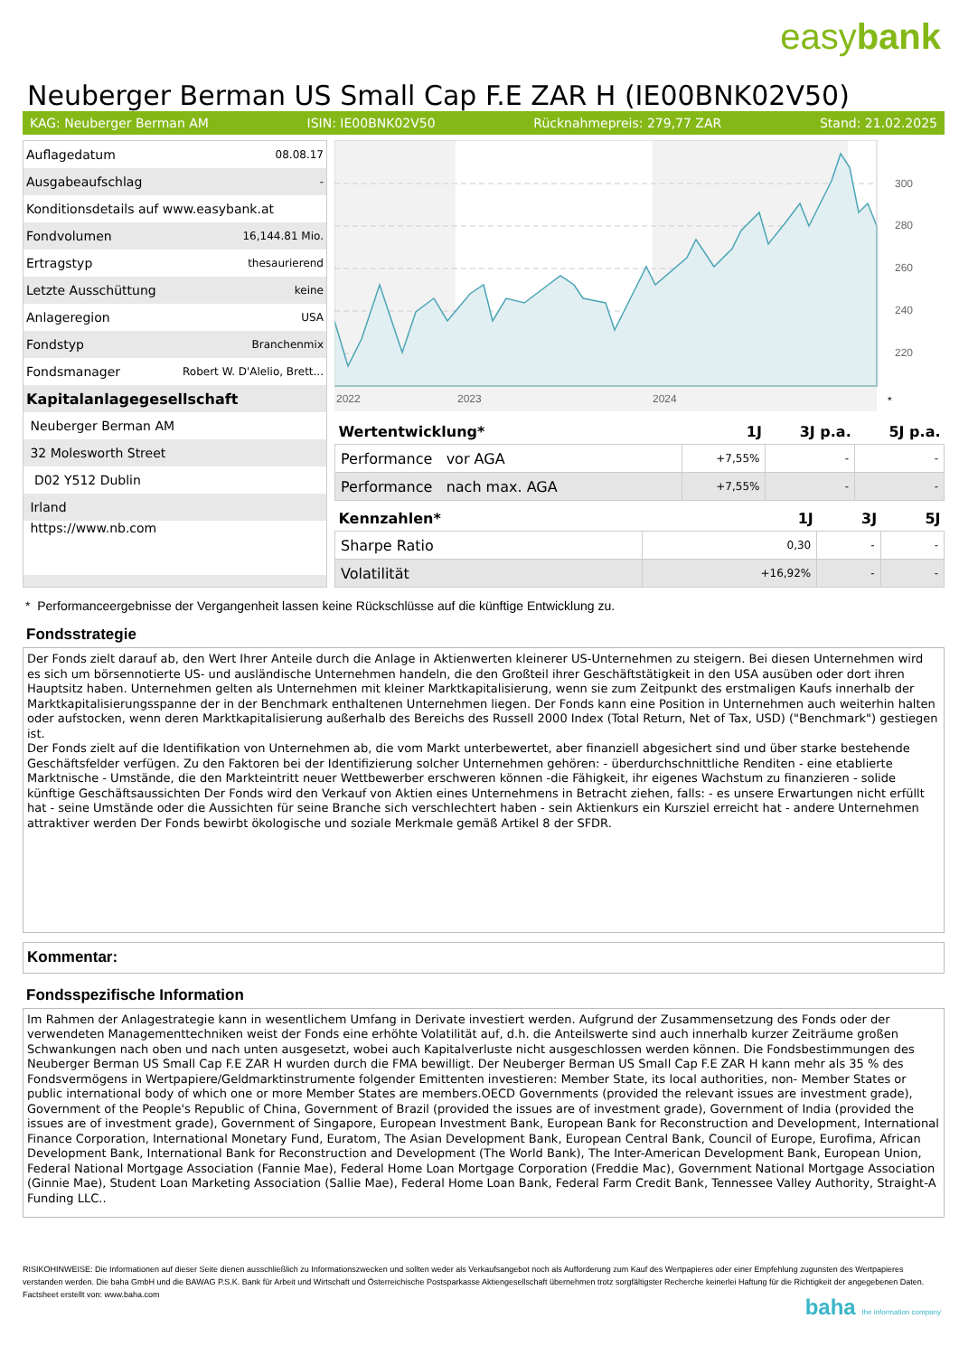easybank
Neuberger Berman US Small Cap F.E ZAR H (IE00BNK02V50)
KAG: Neuberger Berman AM ISIN: IE00BNK02V50 Rücknahmepreis: 279,77 ZAR Stand: 21.02.2025
| Auflagedatum | 08.08.17 |
| Ausgabeaufschlag | - |
| Konditionsdetails auf www.easybank.at | |
| Fondvolumen | 16,144.81 Mio. |
| Ertragstyp | thesaurierend |
| Letzte Ausschüttung | keine |
| Anlageregion | USA |
| Fondstyp | Branchenmix |
| Fondsmanager | Robert W. D'Alelio, Brett... |
| Kapitalanlagegesellschaft | |
| Neuberger Berman AM | |
| 32 Molesworth Street | |
| D02 Y512 Dublin | |
| Irland | |
| https://www.nb.com | |
300
280
260
240
220
2022
2023
2024
*
| Wertentwicklung* | 1J | 3J p.a. | 5J p.a. |
| --- | --- | --- | --- |
| Performance vor AGA | +7,55% | - | - |
| Performance nach max. AGA | +7,55% | - | - |
| Kennzahlen* | 1J | 3J | 5J |
| --- | --- | --- | --- |
| Sharpe Ratio | 0,30 | - | - |
| Volatilität | +16,92% | - | - |
* Performanceergebnisse der Vergangenheit lassen keine Rückschlüsse auf die künftige Entwicklung zu.
Fondsstrategie
Der Fonds zielt darauf ab, den Wert Ihrer Anteile durch die Anlage in Aktienwerten kleinerer US-Unternehmen zu steigern. Bei diesen Unternehmen wird es sich um börsennotierte US- und ausländische Unternehmen handeln, die den Großteil ihrer Geschäftstätigkeit in den USA ausüben oder dort ihren Hauptsitz haben. Unternehmen gelten als Unternehmen mit kleiner Marktkapitalisierung, wenn sie zum Zeitpunkt des erstmaligen Kaufs innerhalb der Marktkapitalisierungsspanne der in der Benchmark enthaltenen Unternehmen liegen. Der Fonds kann eine Position in Unternehmen auch weiterhin halten oder aufstocken, wenn deren Marktkapitalisierung außerhalb des Bereichs des Russell 2000 Index (Total Return, Net of Tax, USD) ("Benchmark") gestiegen ist.
Der Fonds zielt auf die Identifikation von Unternehmen ab, die vom Markt unterbewertet, aber finanziell abgesichert sind und über starke bestehende Geschäftsfelder verfügen. Zu den Faktoren bei der Identifizierung solcher Unternehmen gehören: - überdurchschnittliche Renditen - eine etablierte Marktnische - Umstände, die den Markteintritt neuer Wettbewerber erschweren können -die Fähigkeit, ihr eigenes Wachstum zu finanzieren - solide künftige Geschäftsaussichten Der Fonds wird den Verkauf von Aktien eines Unternehmens in Betracht ziehen, falls: - es unsere Erwartungen nicht erfüllt hat - seine Umstände oder die Aussichten für seine Branche sich verschlechtert haben - sein Aktienkurs ein Kursziel erreicht hat - andere Unternehmen attraktiver werden Der Fonds bewirbt ökologische und soziale Merkmale gemäß Artikel 8 der SFDR.
Kommentar:
Fondsspezifische Information
Im Rahmen der Anlagestrategie kann in wesentlichem Umfang in Derivate investiert werden. Aufgrund der Zusammensetzung des Fonds oder der verwendeten Managementtechniken weist der Fonds eine erhöhte Volatilität auf, d.h. die Anteilswerte sind auch innerhalb kurzer Zeiträume großen Schwankungen nach oben und nach unten ausgesetzt, wobei auch Kapitalverluste nicht ausgeschlossen werden können. Die Fondsbestimmungen des Neuberger Berman US Small Cap F.E ZAR H wurden durch die FMA bewilligt. Der Neuberger Berman US Small Cap F.E ZAR H kann mehr als 35 % des Fondsvermögens in Wertpapiere/Geldmarktinstrumente folgender Emittenten investieren: Member State, its local authorities, non- Member States or public international body of which one or more Member States are members.OECD Governments (provided the relevant issues are investment grade), Government of the People's Republic of China, Government of Brazil (provided the issues are of investment grade), Government of India (provided the issues are of investment grade), Government of Singapore, European Investment Bank, European Bank for Reconstruction and Development, International Finance Corporation, International Monetary Fund, Euratom, The Asian Development Bank, European Central Bank, Council of Europe, Eurofima, African Development Bank, International Bank for Reconstruction and Development (The World Bank), The Inter-American Development Bank, European Union, Federal National Mortgage Association (Fannie Mae), Federal Home Loan Mortgage Corporation (Freddie Mac), Government National Mortgage Association (Ginnie Mae), Student Loan Marketing Association (Sallie Mae), Federal Home Loan Bank, Federal Farm Credit Bank, Tennessee Valley Authority, Straight-A Funding LLC..
RISIKOHINWEISE: Die Informationen auf dieser Seite dienen ausschließlich zu Informationszwecken und sollten weder als Verkaufsangebot noch als Aufforderung zum Kauf des Wertpapieres oder einer Empfehlung zugunsten des Wertpapieres verstanden werden. Die baha GmbH und die BAWAG P.S.K. Bank für Arbeit und Wirtschaft und Österreichische Postsparkasse Aktiengesellschaft übernehmen trotz sorgfältigster Recherche keinerlei Haftung für die Richtigkeit der angegebenen Daten.
Factsheet erstellt von: www.baha.com
baha the information company